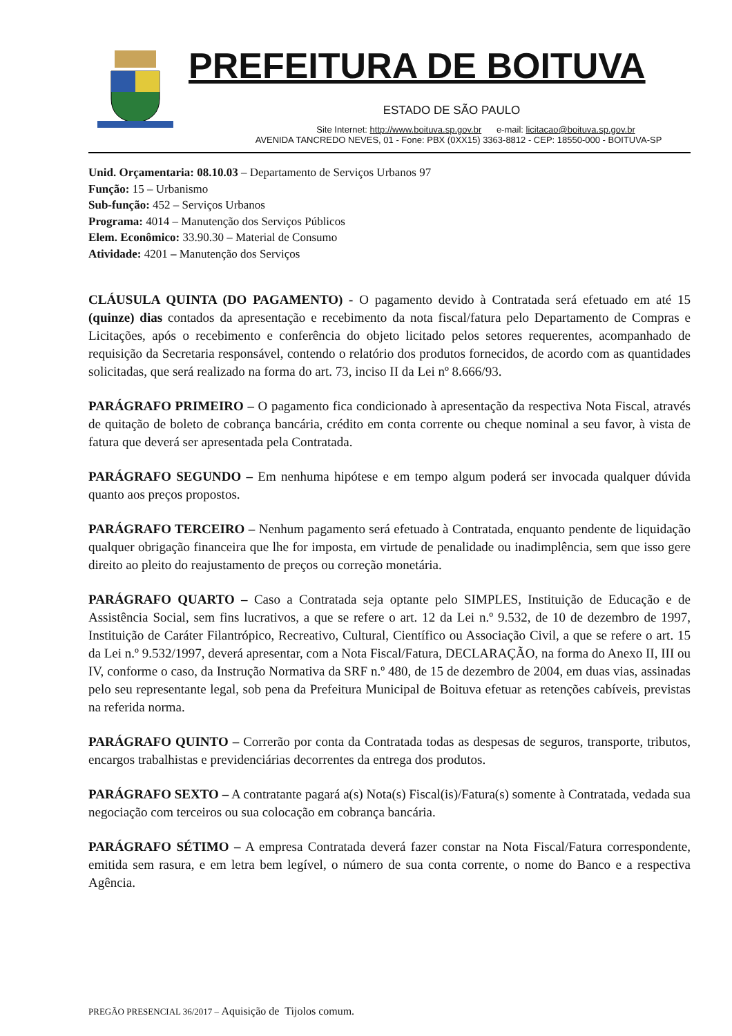PREFEITURA DE BOITUVA
ESTADO DE SÃO PAULO
Site Internet: http://www.boituva.sp.gov.br e-mail: licitacao@boituva.sp.gov.br
AVENIDA TANCREDO NEVES, 01 - Fone: PBX (0XX15) 3363-8812 - CEP: 18550-000 - BOITUVA-SP
Unid. Orçamentaria: 08.10.03 – Departamento de Serviços Urbanos 97
Função: 15 – Urbanismo
Sub-função: 452 – Serviços Urbanos
Programa: 4014 – Manutenção dos Serviços Públicos
Elem. Econômico: 33.90.30 – Material de Consumo
Atividade: 4201 – Manutenção dos Serviços
CLÁUSULA QUINTA (DO PAGAMENTO) - O pagamento devido à Contratada será efetuado em até 15 (quinze) dias contados da apresentação e recebimento da nota fiscal/fatura pelo Departamento de Compras e Licitações, após o recebimento e conferência do objeto licitado pelos setores requerentes, acompanhado de requisição da Secretaria responsável, contendo o relatório dos produtos fornecidos, de acordo com as quantidades solicitadas, que será realizado na forma do art. 73, inciso II da Lei nº 8.666/93.
PARÁGRAFO PRIMEIRO – O pagamento fica condicionado à apresentação da respectiva Nota Fiscal, através de quitação de boleto de cobrança bancária, crédito em conta corrente ou cheque nominal a seu favor, à vista de fatura que deverá ser apresentada pela Contratada.
PARÁGRAFO SEGUNDO – Em nenhuma hipótese e em tempo algum poderá ser invocada qualquer dúvida quanto aos preços propostos.
PARÁGRAFO TERCEIRO – Nenhum pagamento será efetuado à Contratada, enquanto pendente de liquidação qualquer obrigação financeira que lhe for imposta, em virtude de penalidade ou inadimplência, sem que isso gere direito ao pleito do reajustamento de preços ou correção monetária.
PARÁGRAFO QUARTO – Caso a Contratada seja optante pelo SIMPLES, Instituição de Educação e de Assistência Social, sem fins lucrativos, a que se refere o art. 12 da Lei n.º 9.532, de 10 de dezembro de 1997, Instituição de Caráter Filantrópico, Recreativo, Cultural, Científico ou Associação Civil, a que se refere o art. 15 da Lei n.º 9.532/1997, deverá apresentar, com a Nota Fiscal/Fatura, DECLARAÇÃO, na forma do Anexo II, III ou IV, conforme o caso, da Instrução Normativa da SRF n.º 480, de 15 de dezembro de 2004, em duas vias, assinadas pelo seu representante legal, sob pena da Prefeitura Municipal de Boituva efetuar as retenções cabíveis, previstas na referida norma.
PARÁGRAFO QUINTO – Correrão por conta da Contratada todas as despesas de seguros, transporte, tributos, encargos trabalhistas e previdenciárias decorrentes da entrega dos produtos.
PARÁGRAFO SEXTO – A contratante pagará a(s) Nota(s) Fiscal(is)/Fatura(s) somente à Contratada, vedada sua negociação com terceiros ou sua colocação em cobrança bancária.
PARÁGRAFO SÉTIMO – A empresa Contratada deverá fazer constar na Nota Fiscal/Fatura correspondente, emitida sem rasura, e em letra bem legível, o número de sua conta corrente, o nome do Banco e a respectiva Agência.
PREGÃO PRESENCIAL 36/2017 – Aquisição de Tijolos comum.